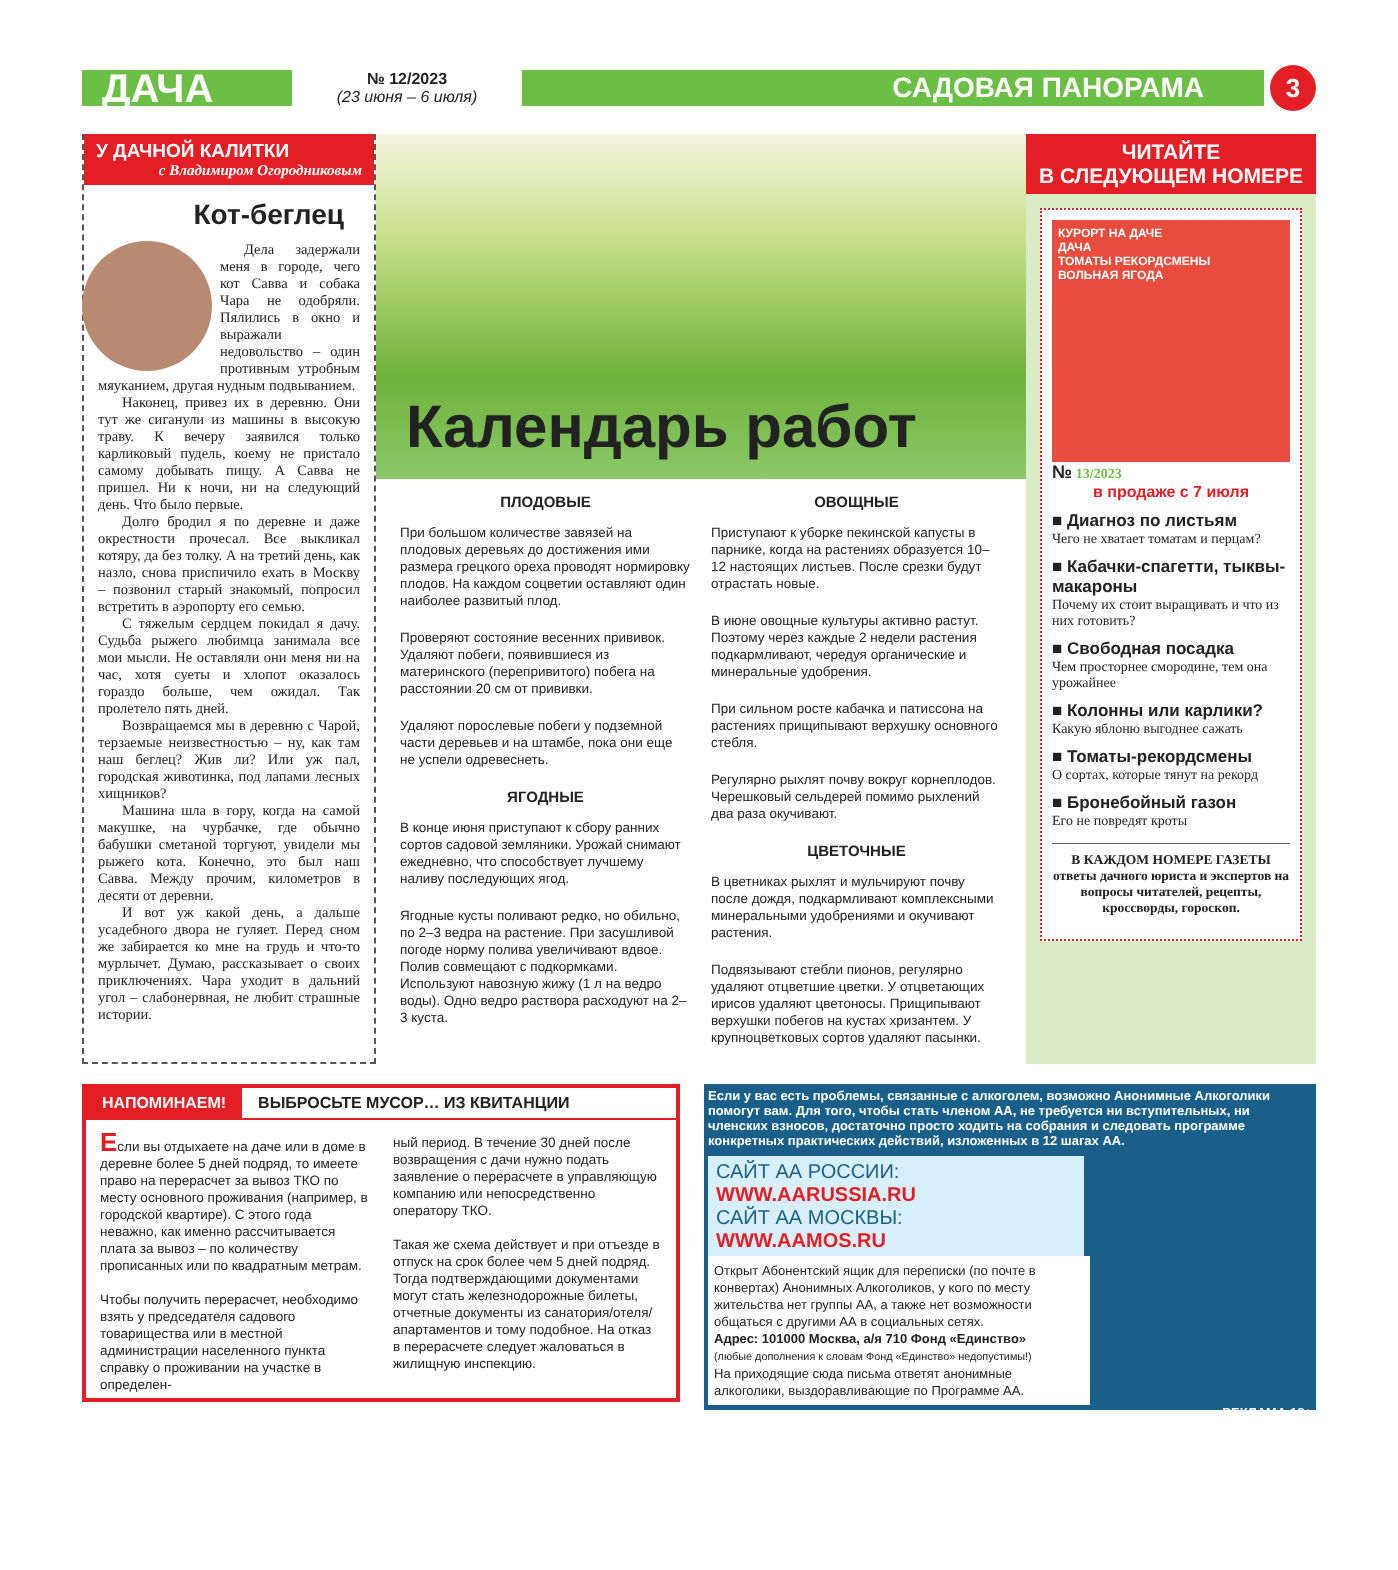ДАЧА
№ 12/2023
(23 июня – 6 июля)
САДОВАЯ ПАНОРАМА
3
У ДАЧНОЙ КАЛИТКИ
с Владимиром Огородниковым
Кот-беглец
Дела задержали меня в городе, чего кот Савва и собака Чара не одобряли. Пялились в окно и выражали недовольство – один противным утробным мяуканием, другая нудным подвыванием.
Наконец, привез их в деревню. Они тут же сиганули из машины в высокую траву. К вечеру заявился только карликовый пудель, коему не пристало самому добывать пищу. А Савва не пришел. Ни к ночи, ни на следующий день. Что было первые.
Долго бродил я по деревне и даже окрестности прочесал. Все выкликал котяру, да без толку. А на третий день, как назло, снова приспичило ехать в Москву – позвонил старый знакомый, попросил встретить в аэропорту его семью.
С тяжелым сердцем покидал я дачу. Судьба рыжего любимца занимала все мои мысли. Не оставляли они меня ни на час, хотя суеты и хлопот оказалось гораздо больше, чем ожидал. Так пролетело пять дней.
Возвращаемся мы в деревню с Чарой, терзаемые неизвестностью – ну, как там наш беглец? Жив ли? Или уж пал, городская животинка, под лапами лесных хищников?
Машина шла в гору, когда на самой макушке, на чурбачке, где обычно бабушки сметаной торгуют, увидели мы рыжего кота. Конечно, это был наш Савва. Между прочим, километров в десяти от деревни.
И вот уж какой день, а дальше усадебного двора не гуляет. Перед сном же забирается ко мне на грудь и что-то мурлычет. Думаю, рассказывает о своих приключениях. Чара уходит в дальний угол – слабонервная, не любит страшные истории.
Календарь работ
ПЛОДОВЫЕ
При большом количестве завязей на плодовых деревьях до достижения ими размера грецкого ореха проводят нормировку плодов. На каждом соцветии оставляют один наиболее развитый плод.
Проверяют состояние весенних прививок. Удаляют побеги, появившиеся из материнского (перепривитого) побега на расстоянии 20 см от прививки.
Удаляют порослевые побеги у подземной части деревьев и на штамбе, пока они еще не успели одревеснеть.
ЯГОДНЫЕ
В конце июня приступают к сбору ранних сортов садовой земляники. Урожай снимают ежедневно, что способствует лучшему наливу последующих ягод.
Ягодные кусты поливают редко, но обильно, по 2–3 ведра на растение. При засушливой погоде норму полива увеличивают вдвое. Полив совмещают с подкормками. Используют навозную жижу (1 л на ведро воды). Одно ведро раствора расходуют на 2–3 куста.
ОВОЩНЫЕ
Приступают к уборке пекинской капусты в парнике, когда на растениях образуется 10–12 настоящих листьев. После срезки будут отрастать новые.
В июне овощные культуры активно растут. Поэтому через каждые 2 недели растения подкармливают, чередуя органические и минеральные удобрения.
При сильном росте кабачка и патиссона на растениях прищипывают верхушку основного стебля.
Регулярно рыхлят почву вокруг корнеплодов. Черешковый сельдерей помимо рыхлений два раза окучивают.
ЦВЕТОЧНЫЕ
В цветниках рыхлят и мульчируют почву после дождя, подкармливают комплексными минеральными удобрениями и окучивают растения.
Подвязывают стебли пионов, регулярно удаляют отцветшие цветки. У отцветающих ирисов удаляют цветоносы. Прищипывают верхушки побегов на кустах хризантем. У крупноцветковых сортов удаляют пасынки.
ЧИТАЙТЕ
В СЛЕДУЮЩЕМ НОМЕРЕ
КУРОРТ НА ДАЧЕ
ДАЧА
ТОМАТЫ РЕКОРДСМЕНЫ
ВОЛЬНАЯ ЯГОДА
№ 13/2023
в продаже с 7 июля
■ Диагноз по листьям
Чего не хватает томатам и перцам?
■ Кабачки-спагетти, тыквы-макароны
Почему их стоит выращивать и что из них готовить?
■ Свободная посадка
Чем просторнее смородине, тем она урожайнее
■ Колонны или карлики?
Какую яблоню выгоднее сажать
■ Томаты-рекордсмены
О сортах, которые тянут на рекорд
■ Бронебойный газон
Его не повредят кроты
В КАЖДОМ НОМЕРЕ ГАЗЕТЫ ответы дачного юриста и экспертов на вопросы читателей, рецепты, кроссворды, гороскоп.
НАПОМИНАЕМ! ВЫБРОСЬТЕ МУСОР… ИЗ КВИТАНЦИИ
Если вы отдыхаете на даче или в доме в деревне более 5 дней подряд, то имеете право на перерасчет за вывоз ТКО по месту основного проживания (например, в городской квартире). С этого года неважно, как именно рассчитывается плата за вывоз – по количеству прописанных или по квадратным метрам.
Чтобы получить перерасчет, необходимо взять у председателя садового товарищества или в местной администрации населенного пункта справку о проживании на участке в определен-
ный период. В течение 30 дней после возвращения с дачи нужно подать заявление о перерасчете в управляющую компанию или непосредственно оператору ТКО.
Такая же схема действует и при отъезде в отпуск на срок более чем 5 дней подряд. Тогда подтверждающими документами могут стать железнодорожные билеты, отчетные документы из санатория/отеля/апартаментов и тому подобное. На отказ в перерасчете следует жаловаться в жилищную инспекцию.
Если у вас есть проблемы, связанные с алкоголем, возможно Анонимные Алкоголики помогут вам. Для того, чтобы стать членом АА, не требуется ни вступительных, ни членских взносов, достаточно просто ходить на собрания и следовать программе конкретных практических действий, изложенных в 12 шагах АА.
САЙТ АА РОССИИ: WWW.AARUSSIA.RU
САЙТ АА МОСКВЫ: WWW.AAMOS.RU
Открыт Абонентский ящик для переписки (по почте в конвертах) Анонимных Алкоголиков, у кого по месту жительства нет группы АА, а также нет возможности общаться с другими АА в социальных сетях.
Адрес: 101000 Москва, а/я 710 Фонд «Единство»
(любые дополнения к словам Фонд «Единство» недопустимы!)
На приходящие сюда письма ответят анонимные алкоголики, выздоравливающие по Программе АА.
РЕКЛАМА 18+